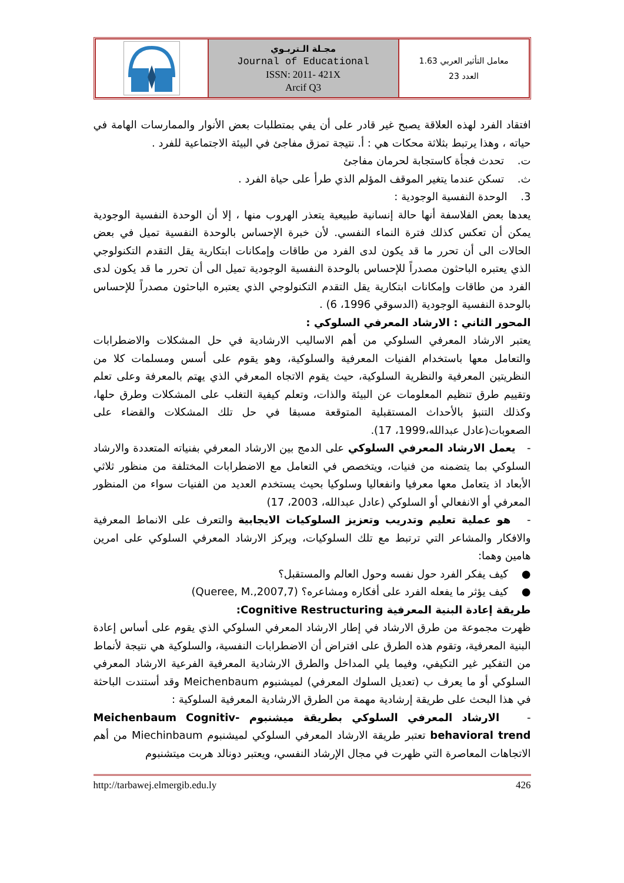مجـلة الـتربـوي
Journal of Educational
ISSN: 2011- 421X
Arcif Q3
معامل التأثير العربي 1.63
العدد 23
افتقاد الفرد لهذه العلاقة يصبح غير قادر على أن يفي بمتطلبات بعض الأنوار والممارسات الهامة في حياته ، وهذا يرتبط بثلاثة محكات هي : أ. نتيجة تمزق مفاجئ في البيئة الاجتماعية للفرد .
ت. تحدث فجأة كاستجابة لحرمان مفاجئ
ث. تسكن عندما يتغير الموقف المؤلم الذي طرأ على حياة الفرد .
3. الوحدة النفسية الوجودية :
يعدها بعض الفلاسفة أنها حالة إنسانية طبيعية يتعذر الهروب منها ، إلا أن الوحدة النفسية الوجودية يمكن أن تعكس كذلك فترة النماء النفسي. لأن خبرة الإحساس بالوحدة النفسية تميل في بعض الحالات الى أن تحرر ما قد يكون لدى الفرد من طاقات وإمكانات ابتكارية يقل التقدم التكنولوجي الذي يعتبره الباحثون مصدراً للإحساس بالوحدة النفسية الوجودية تميل الى أن تحرر ما قد يكون لدى الفرد من طاقات وإمكانات ابتكارية يقل التقدم التكنولوجي الذي يعتبره الباحثون مصدراً للإحساس بالوحدة النفسية الوجودية (الدسوقي 1996، 6) .
المحور الثاني : الارشاد المعرفي السلوكي :
يعتبر الارشاد المعرفي السلوكي من أهم الاساليب الارشادية في حل المشكلات والاضطرابات والتعامل معها باستخدام الفنيات المعرفية والسلوكية، وهو يقوم على أسس ومسلمات كلا من النظريتين المعرفية والنظرية السلوكية، حيث يقوم الاتجاه المعرفي الذي يهتم بالمعرفة وعلى تعلم وتقييم طرق تنظيم المعلومات عن البيئة والذات، وتعلم كيفية التغلب على المشكلات وطرق حلها، وكذلك التنبؤ بالأحداث المستقبلية المتوقعة مسبقا في حل تلك المشكلات والقضاء على الصعوبات(عادل عبدالله،1999، 17).
- يعمل الارشاد المعرفي السلوكي على الدمج بين الارشاد المعرفي بفنياته المتعددة والارشاد السلوكي بما يتضمنه من فنيات، ويتخصص في التعامل مع الاضطرابات المختلفة من منظور ثلاثي الأبعاد اذ يتعامل معها معرفيا وانفعاليا وسلوكيا بحيث يستخدم العديد من الفنيات سواء من المنظور المعرفي أو الانفعالي أو السلوكي (عادل عبدالله، 2003، 17)
- هو عملية تعليم وتدريب وتعزيز السلوكيات الايجابية والتعرف على الانماط المعرفية والافكار والمشاعر التي ترتبط مع تلك السلوكيات، ويركز الارشاد المعرفي السلوكي على امرين هامين وهما:
● كيف يفكر الفرد حول نفسه وحول العالم والمستقبل؟
● كيف يؤثر ما يفعله الفرد على أفكاره ومشاعره؟ (Queree, M.,2007,7)
طريقة إعادة البنية المعرفية Cognitive Restructuring:
ظهرت مجموعة من طرق الارشاد في إطار الارشاد المعرفي السلوكي الذي يقوم على أساس إعادة البنية المعرفية، وتقوم هذه الطرق على افتراض أن الاضطرابات النفسية، والسلوكية هي نتيجة لأنماط من التفكير غير التكيفي، وفيما يلي المداخل والطرق الارشادية المعرفية الفرعية الارشاد المعرفي السلوكي أو ما يعرف ب (تعديل السلوك المعرفي) لميشنبوم Meichenbaum وقد أستندت الباحثة في هذا البحث على طريقة إرشادية مهمة من الطرق الارشادية المعرفية السلوكية :
- الارشاد المعرفي السلوكي بطريقة ميشنبوم Meichenbaum Cognitiv- behavioral trend تعتبر طريقة الارشاد المعرفي السلوكي لميشنبوم Miechinbaum من أهم الاتجاهات المعاصرة التي ظهرت في مجال الإرشاد النفسي، ويعتبر دونالد هربت ميتشنبوم
http://tarbawej.elmergib.edu.ly 426